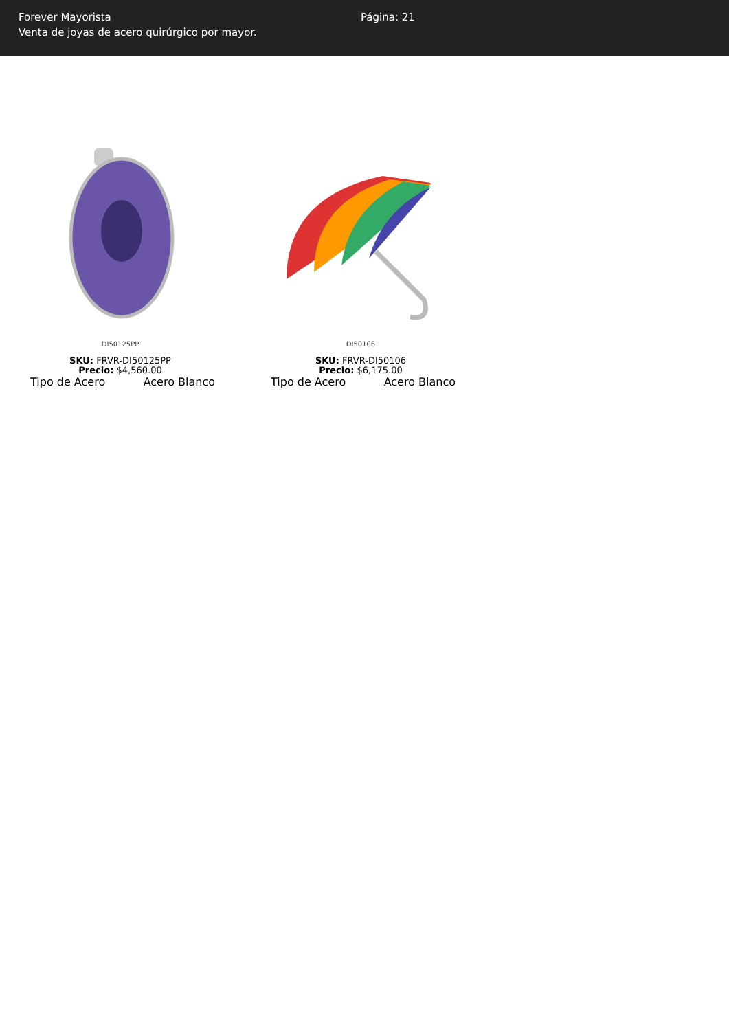Forever Mayorista
Venta de joyas de acero quirúrgico por mayor.
Página: 21
DI50125PP
SKU: FRVR-DI50125PP
Precio: $4,560.00
Tipo de Acero Acero Blanco
DI50106
SKU: FRVR-DI50106
Precio: $6,175.00
Tipo de Acero Acero Blanco